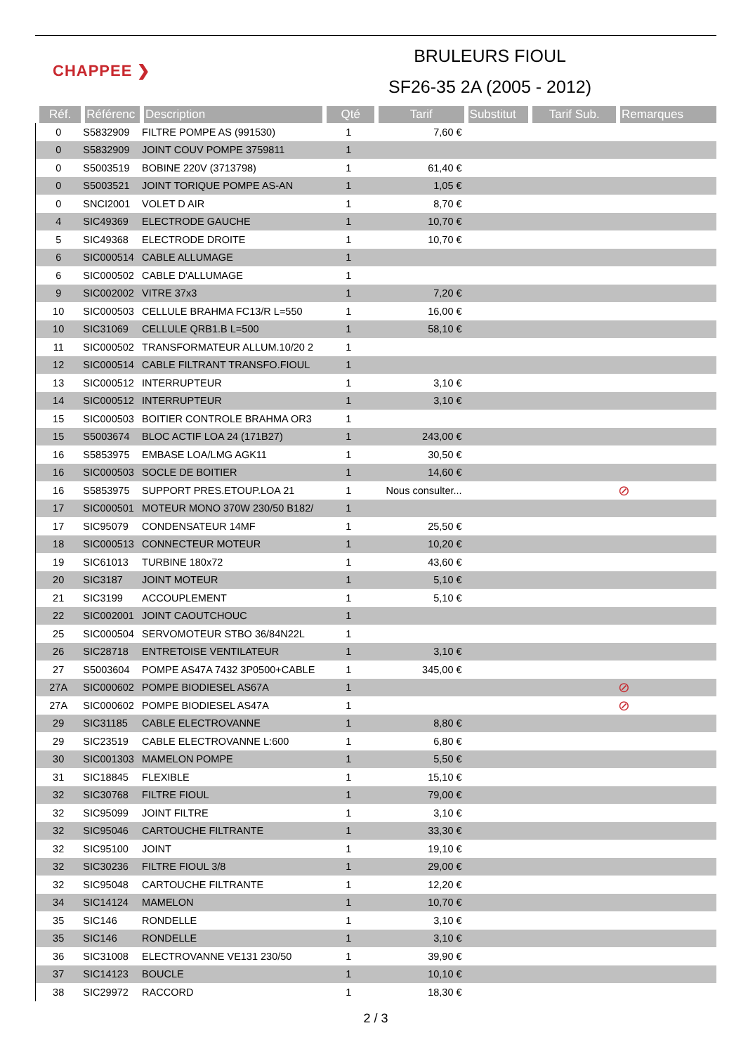CHAPPEE ❯
BRULEURS FIOUL
SF26-35 2A (2005 - 2012)
| Réf. | Référenc | Description | Qté | Tarif | Substitut | Tarif Sub. | Remarques |
| --- | --- | --- | --- | --- | --- | --- | --- |
| 0 | S5832909 | FILTRE POMPE AS (991530) | 1 | 7,60 € | | | |
| 0 | S5832909 | JOINT COUV POMPE 3759811 | 1 | | | | |
| 0 | S5003519 | BOBINE 220V (3713798) | 1 | 61,40 € | | | |
| 0 | S5003521 | JOINT TORIQUE POMPE AS-AN | 1 | 1,05 € | | | |
| 0 | SNCI2001 | VOLET D AIR | 1 | 8,70 € | | | |
| 4 | SIC49369 | ELECTRODE GAUCHE | 1 | 10,70 € | | | |
| 5 | SIC49368 | ELECTRODE DROITE | 1 | 10,70 € | | | |
| 6 | SIC000514 | CABLE ALLUMAGE | 1 | | | | |
| 6 | SIC000502 | CABLE D'ALLUMAGE | 1 | | | | |
| 9 | SIC002002 | VITRE 37x3 | 1 | 7,20 € | | | |
| 10 | SIC000503 | CELLULE BRAHMA FC13/R L=550 | 1 | 16,00 € | | | |
| 10 | SIC31069 | CELLULE QRB1.B L=500 | 1 | 58,10 € | | | |
| 11 | SIC000502 | TRANSFORMATEUR ALLUM.10/20 2 | 1 | | | | |
| 12 | SIC000514 | CABLE FILTRANT TRANSFO.FIOUL | 1 | | | | |
| 13 | SIC000512 | INTERRUPTEUR | 1 | 3,10 € | | | |
| 14 | SIC000512 | INTERRUPTEUR | 1 | 3,10 € | | | |
| 15 | SIC000503 | BOITIER CONTROLE BRAHMA OR3 | 1 | | | | |
| 15 | S5003674 | BLOC ACTIF LOA 24 (171B27) | 1 | 243,00 € | | | |
| 16 | S5853975 | EMBASE LOA/LMG AGK11 | 1 | 30,50 € | | | |
| 16 | SIC000503 | SOCLE DE BOITIER | 1 | 14,60 € | | | |
| 16 | S5853975 | SUPPORT PRES.ETOUP.LOA 21 | 1 | Nous consulter... | | | ⊘ |
| 17 | SIC000501 | MOTEUR MONO 370W 230/50 B182/ | 1 | | | | |
| 17 | SIC95079 | CONDENSATEUR 14MF | 1 | 25,50 € | | | |
| 18 | SIC000513 | CONNECTEUR MOTEUR | 1 | 10,20 € | | | |
| 19 | SIC61013 | TURBINE 180x72 | 1 | 43,60 € | | | |
| 20 | SIC3187 | JOINT MOTEUR | 1 | 5,10 € | | | |
| 21 | SIC3199 | ACCOUPLEMENT | 1 | 5,10 € | | | |
| 22 | SIC002001 | JOINT CAOUTCHOUC | 1 | | | | |
| 25 | SIC000504 | SERVOMOTEUR STBO 36/84N22L | 1 | | | | |
| 26 | SIC28718 | ENTRETOISE VENTILATEUR | 1 | 3,10 € | | | |
| 27 | S5003604 | POMPE AS47A 7432 3P0500+CABLE | 1 | 345,00 € | | | |
| 27A | SIC000602 | POMPE BIODIESEL AS67A | 1 | | | | ⊘ |
| 27A | SIC000602 | POMPE BIODIESEL AS47A | 1 | | | | ⊘ |
| 29 | SIC31185 | CABLE ELECTROVANNE | 1 | 8,80 € | | | |
| 29 | SIC23519 | CABLE ELECTROVANNE L:600 | 1 | 6,80 € | | | |
| 30 | SIC001303 | MAMELON POMPE | 1 | 5,50 € | | | |
| 31 | SIC18845 | FLEXIBLE | 1 | 15,10 € | | | |
| 32 | SIC30768 | FILTRE FIOUL | 1 | 79,00 € | | | |
| 32 | SIC95099 | JOINT FILTRE | 1 | 3,10 € | | | |
| 32 | SIC95046 | CARTOUCHE FILTRANTE | 1 | 33,30 € | | | |
| 32 | SIC95100 | JOINT | 1 | 19,10 € | | | |
| 32 | SIC30236 | FILTRE FIOUL 3/8 | 1 | 29,00 € | | | |
| 32 | SIC95048 | CARTOUCHE FILTRANTE | 1 | 12,20 € | | | |
| 34 | SIC14124 | MAMELON | 1 | 10,70 € | | | |
| 35 | SIC146 | RONDELLE | 1 | 3,10 € | | | |
| 35 | SIC146 | RONDELLE | 1 | 3,10 € | | | |
| 36 | SIC31008 | ELECTROVANNE VE131 230/50 | 1 | 39,90 € | | | |
| 37 | SIC14123 | BOUCLE | 1 | 10,10 € | | | |
| 38 | SIC29972 | RACCORD | 1 | 18,30 € | | | |
2 / 3